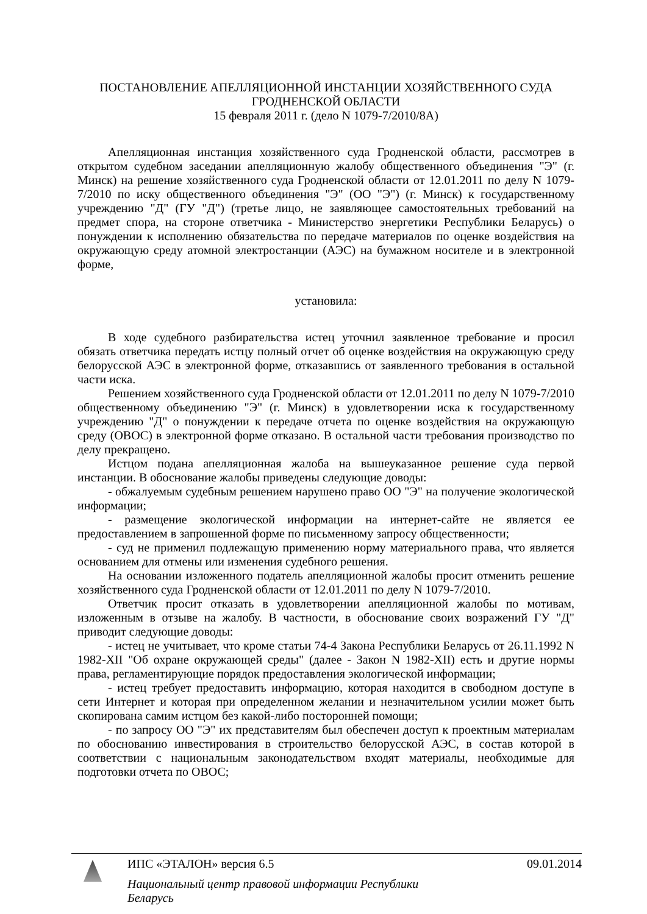ПОСТАНОВЛЕНИЕ АПЕЛЛЯЦИОННОЙ ИНСТАНЦИИ ХОЗЯЙСТВЕННОГО СУДА
ГРОДНЕНСКОЙ ОБЛАСТИ
15 февраля 2011 г. (дело N 1079-7/2010/8А)
Апелляционная инстанция хозяйственного суда Гродненской области, рассмотрев в открытом судебном заседании апелляционную жалобу общественного объединения "Э" (г. Минск) на решение хозяйственного суда Гродненской области от 12.01.2011 по делу N 1079-7/2010 по иску общественного объединения "Э" (ОО "Э") (г. Минск) к государственному учреждению "Д" (ГУ "Д") (третье лицо, не заявляющее самостоятельных требований на предмет спора, на стороне ответчика - Министерство энергетики Республики Беларусь) о понуждении к исполнению обязательства по передаче материалов по оценке воздействия на окружающую среду атомной электростанции (АЭС) на бумажном носителе и в электронной форме,
установила:
В ходе судебного разбирательства истец уточнил заявленное требование и просил обязать ответчика передать истцу полный отчет об оценке воздействия на окружающую среду белорусской АЭС в электронной форме, отказавшись от заявленного требования в остальной части иска.
Решением хозяйственного суда Гродненской области от 12.01.2011 по делу N 1079-7/2010 общественному объединению "Э" (г. Минск) в удовлетворении иска к государственному учреждению "Д" о понуждении к передаче отчета по оценке воздействия на окружающую среду (ОВОС) в электронной форме отказано. В остальной части требования производство по делу прекращено.
Истцом подана апелляционная жалоба на вышеуказанное решение суда первой инстанции. В обоснование жалобы приведены следующие доводы:
- обжалуемым судебным решением нарушено право ОО "Э" на получение экологической информации;
- размещение экологической информации на интернет-сайте не является ее предоставлением в запрошенной форме по письменному запросу общественности;
- суд не применил подлежащую применению норму материального права, что является основанием для отмены или изменения судебного решения.
На основании изложенного податель апелляционной жалобы просит отменить решение хозяйственного суда Гродненской области от 12.01.2011 по делу N 1079-7/2010.
Ответчик просит отказать в удовлетворении апелляционной жалобы по мотивам, изложенным в отзыве на жалобу. В частности, в обоснование своих возражений ГУ "Д" приводит следующие доводы:
- истец не учитывает, что кроме статьи 74-4 Закона Республики Беларусь от 26.11.1992 N 1982-XII "Об охране окружающей среды" (далее - Закон N 1982-XII) есть и другие нормы права, регламентирующие порядок предоставления экологической информации;
- истец требует предоставить информацию, которая находится в свободном доступе в сети Интернет и которая при определенном желании и незначительном усилии может быть скопирована самим истцом без какой-либо посторонней помощи;
- по запросу ОО "Э" их представителям был обеспечен доступ к проектным материалам по обоснованию инвестирования в строительство белорусской АЭС, в состав которой в соответствии с национальным законодательством входят материалы, необходимые для подготовки отчета по ОВОС;
ИПС «ЭТАЛОН» версия 6.5 09.01.2014
Национальный центр правовой информации Республики Беларусь